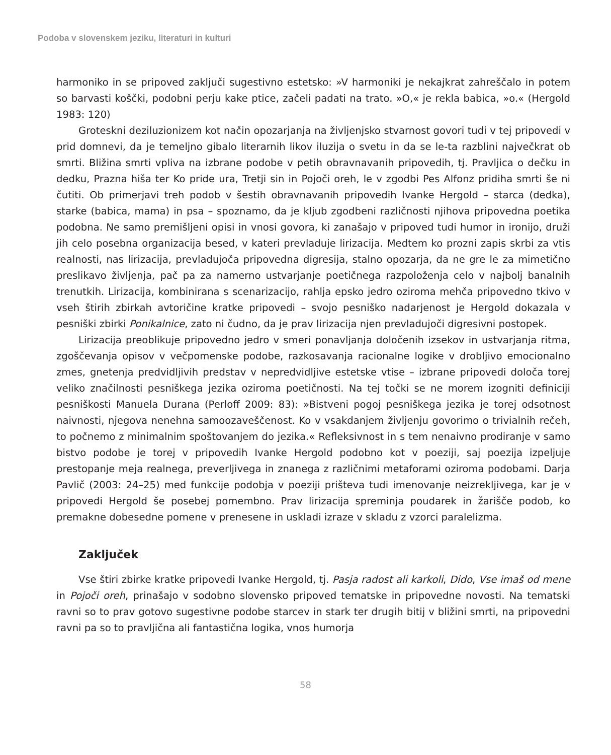Podoba v slovenskem jeziku, literaturi in kulturi
harmoniko in se pripoved zaključi sugestivno estetsko: »V harmoniki je nekajkrat zahreščalo in potem so barvasti koščki, podobni perju kake ptice, začeli padati na trato. »O,« je rekla babica, »o.« (Hergold 1983: 120)
Groteskni deziluzionizem kot način opozarjanja na življenjsko stvarnost govori tudi v tej pripovedi v prid domnevi, da je temeljno gibalo literarnih likov iluzija o svetu in da se le-ta razblini največkrat ob smrti. Bližina smrti vpliva na izbrane podobe v petih obravnavanih pripovedih, tj. Pravljica o dečku in dedku, Prazna hiša ter Ko pride ura, Tretji sin in Pojoči oreh, le v zgodbi Pes Alfonz pridiha smrti še ni čutiti. Ob primerjavi treh podob v šestih obravnavanih pripovedih Ivanke Hergold – starca (dedka), starke (babica, mama) in psa – spoznamo, da je kljub zgodbeni različnosti njihova pripovedna poetika podobna. Ne samo premišljeni opisi in vnosi govora, ki zanašajo v pripoved tudi humor in ironijo, druži jih celo posebna organizacija besed, v kateri prevladuje lirizacija. Medtem ko prozni zapis skrbi za vtis realnosti, nas lirizacija, prevladujoča pripovedna digresija, stalno opozarja, da ne gre le za mimetično preslikavo življenja, pač pa za namerno ustvarjanje poetičnega razpoloženja celo v najbolj banalnih trenutkih. Lirizacija, kombinirana s scenarizacijo, rahlja epsko jedro oziroma mehča pripovedno tkivo v vseh štirih zbirkah avtoričine kratke pripovedi – svojo pesniško nadarjenost je Hergold dokazala v pesniški zbirki Ponikalnice, zato ni čudno, da je prav lirizacija njen prevladujoči digresivni postopek.
Lirizacija preoblikuje pripovedno jedro v smeri ponavljanja določenih izsekov in ustvarjanja ritma, zgoščevanja opisov v večpomenske podobe, razkosavanja racionalne logike v drobljivo emocionalno zmes, gnetenja predvidljivih predstav v nepredvidljive estetske vtise – izbrane pripovedi določa torej veliko značilnosti pesniškega jezika oziroma poetičnosti. Na tej točki se ne morem izogniti definiciji pesniškosti Manuela Durana (Perloff 2009: 83): »Bistveni pogoj pesniškega jezika je torej odsotnost naivnosti, njegova nenehna samoozaveščenost. Ko v vsakdanjem življenju govorimo o trivialnih rečeh, to počnemo z minimalnim spoštovanjem do jezika.« Refleksivnost in s tem nenaivno prodiranje v samo bistvo podobe je torej v pripovedih Ivanke Hergold podobno kot v poeziji, saj poezija izpeljuje prestopanje meja realnega, preverljivega in znanega z različnimi metaforami oziroma podobami. Darja Pavlič (2003: 24–25) med funkcije podobja v poeziji prišteva tudi imenovanje neizrekljivega, kar je v pripovedi Hergold še posebej pomembno. Prav lirizacija spreminja poudarek in žarišče podob, ko premakne dobesedne pomene v prenesene in uskladi izraze v skladu z vzorci paralelizma.
Zaključek
Vse štiri zbirke kratke pripovedi Ivanke Hergold, tj. Pasja radost ali karkoli, Dido, Vse imaš od mene in Pojoči oreh, prinašajo v sodobno slovensko pripoved tematske in pripovedne novosti. Na tematski ravni so to prav gotovo sugestivne podobe starcev in stark ter drugih bitij v bližini smrti, na pripovedni ravni pa so to pravljična ali fantastična logika, vnos humorja
58